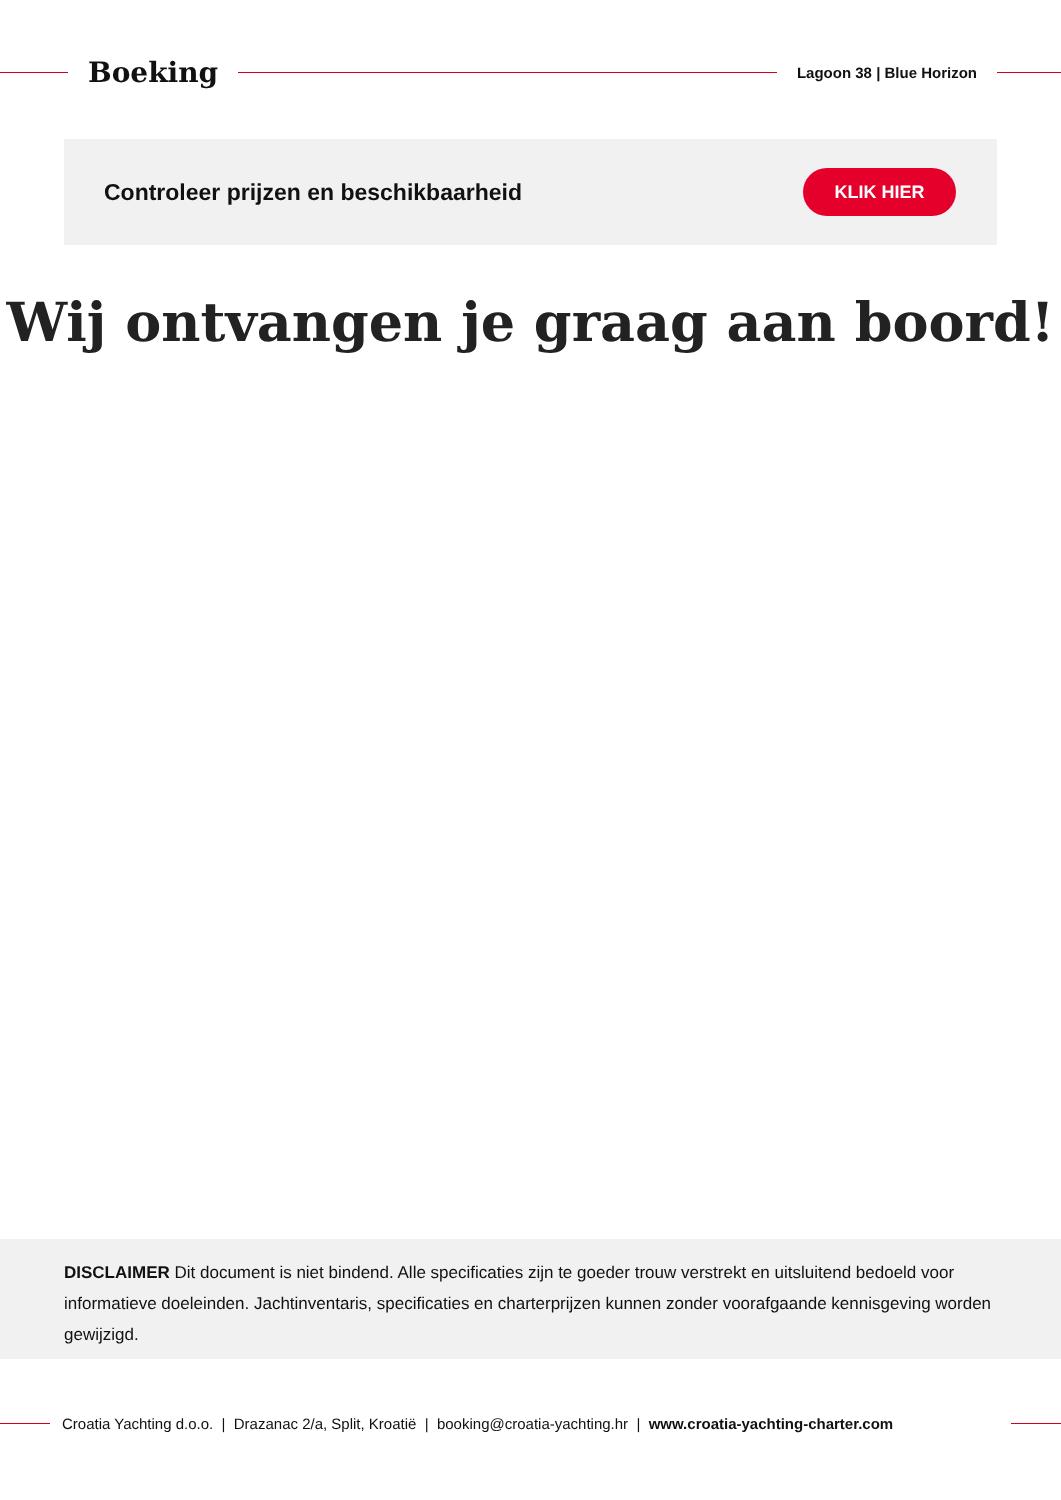Boeking
Lagoon 38 | Blue Horizon
Controleer prijzen en beschikbaarheid
KLIK HIER
Wij ontvangen je graag aan boord!
DISCLAIMER Dit document is niet bindend. Alle specificaties zijn te goeder trouw verstrekt en uitsluitend bedoeld voor informatieve doeleinden. Jachtinventaris, specificaties en charterprijzen kunnen zonder voorafgaande kennisgeving worden gewijzigd.
Croatia Yachting d.o.o. | Drazanac 2/a, Split, Kroatië | booking@croatia-yachting.hr | www.croatia-yachting-charter.com